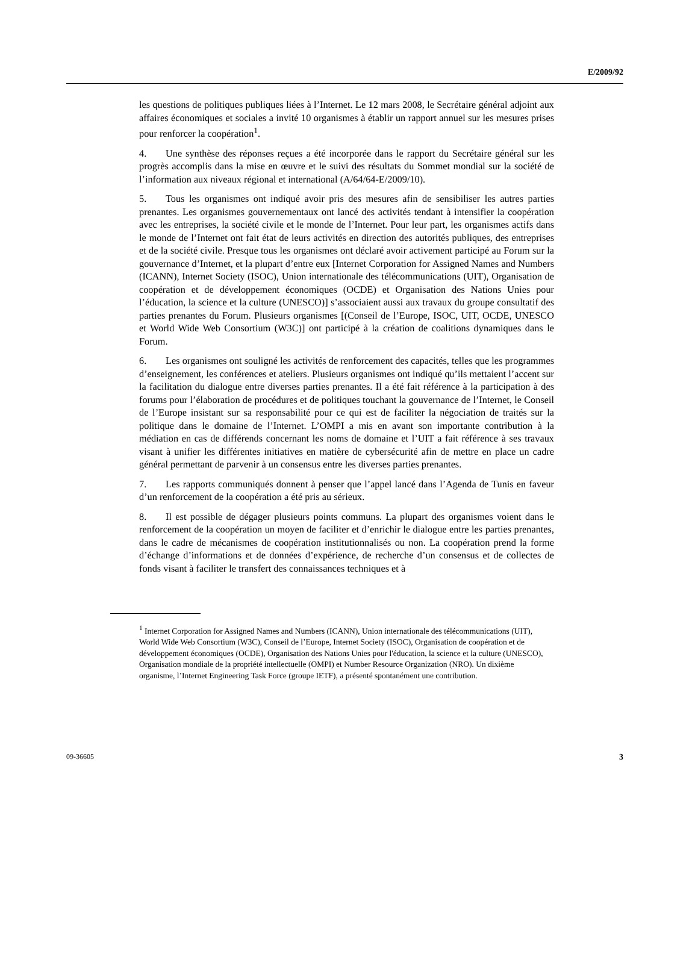E/2009/92
les questions de politiques publiques liées à l’Internet. Le 12 mars 2008, le Secrétaire général adjoint aux affaires économiques et sociales a invité 10 organismes à établir un rapport annuel sur les mesures prises pour renforcer la coopération<sup>1</sup>.
4. Une synthèse des réponses reçues a été incorporée dans le rapport du Secrétaire général sur les progrès accomplis dans la mise en œuvre et le suivi des résultats du Sommet mondial sur la société de l’information aux niveaux régional et international (A/64/64-E/2009/10).
5. Tous les organismes ont indiqué avoir pris des mesures afin de sensibiliser les autres parties prenantes. Les organismes gouvernementaux ont lancé des activités tendant à intensifier la coopération avec les entreprises, la société civile et le monde de l’Internet. Pour leur part, les organismes actifs dans le monde de l’Internet ont fait état de leurs activités en direction des autorités publiques, des entreprises et de la société civile. Presque tous les organismes ont déclaré avoir activement participé au Forum sur la gouvernance d’Internet, et la plupart d’entre eux [Internet Corporation for Assigned Names and Numbers (ICANN), Internet Society (ISOC), Union internationale des télécommunications (UIT), Organisation de coopération et de développement économiques (OCDE) et Organisation des Nations Unies pour l’éducation, la science et la culture (UNESCO)] s’associaient aussi aux travaux du groupe consultatif des parties prenantes du Forum. Plusieurs organismes [(Conseil de l’Europe, ISOC, UIT, OCDE, UNESCO et World Wide Web Consortium (W3C)] ont participé à la création de coalitions dynamiques dans le Forum.
6. Les organismes ont souligné les activités de renforcement des capacités, telles que les programmes d’enseignement, les conférences et ateliers. Plusieurs organismes ont indiqué qu’ils mettaient l’accent sur la facilitation du dialogue entre diverses parties prenantes. Il a été fait référence à la participation à des forums pour l’élaboration de procédures et de politiques touchant la gouvernance de l’Internet, le Conseil de l’Europe insistant sur sa responsabilité pour ce qui est de faciliter la négociation de traités sur la politique dans le domaine de l’Internet. L’OMPI a mis en avant son importante contribution à la médiation en cas de différends concernant les noms de domaine et l’UIT a fait référence à ses travaux visant à unifier les différentes initiatives en matière de cybersécurité afin de mettre en place un cadre général permettant de parvenir à un consensus entre les diverses parties prenantes.
7. Les rapports communiqués donnent à penser que l’appel lancé dans l’Agenda de Tunis en faveur d’un renforcement de la coopération a été pris au sérieux.
8. Il est possible de dégager plusieurs points communs. La plupart des organismes voient dans le renforcement de la coopération un moyen de faciliter et d’enrichir le dialogue entre les parties prenantes, dans le cadre de mécanismes de coopération institutionnalisés ou non. La coopération prend la forme d’échange d’informations et de données d’expérience, de recherche d’un consensus et de collectes de fonds visant à faciliter le transfert des connaissances techniques et à
<sup>1</sup> Internet Corporation for Assigned Names and Numbers (ICANN), Union internationale des télécommunications (UIT), World Wide Web Consortium (W3C), Conseil de l’Europe, Internet Society (ISOC), Organisation de coopération et de développement économiques (OCDE), Organisation des Nations Unies pour l'éducation, la science et la culture (UNESCO), Organisation mondiale de la propriété intellectuelle (OMPI) et Number Resource Organization (NRO). Un dixième organisme, l’Internet Engineering Task Force (groupe IETF), a présenté spontanément une contribution.
09-36605 3